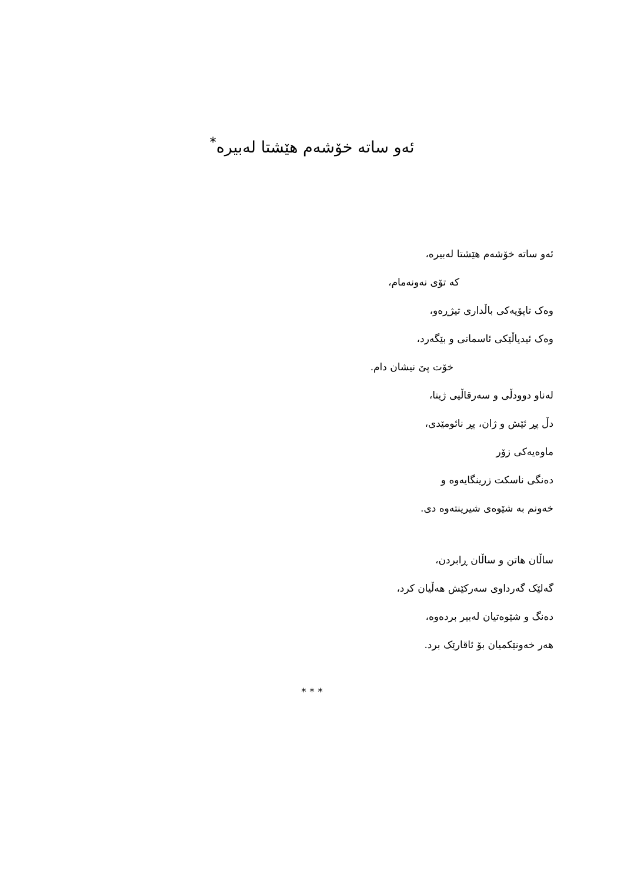ئەو ساتە خۆشەم هێشتا لەبیرە<sup>*</sup>
ئەو ساتە خۆشەم هێشتا لەبیرە،
کە تۆی نەونەمام،
وەک تاپۆیەکی باڵداری تیژڕەو،
وەک ئیدیاڵێکی ئاسمانی و بێگەرد،
خۆت پێ نیشان دام.
لەناو دوودڵی و سەرقاڵیی ژینا،
دڵ پڕ ئێش و ژان، پڕ نائومێدی،
ماوەیەکی زۆر
دەنگی ناسکت زرینگایەوە و
خەونم بە شێوەی شیرینتەوە دی.
ساڵان هاتن و ساڵان ڕابردن،
گەلێک گەرداوی سەرکێش هەڵیان کرد،
دەنگ و شێوەتیان لەبیر بردەوە،
هەر خەونێکمیان بۆ ئاقارێک برد.
* * *